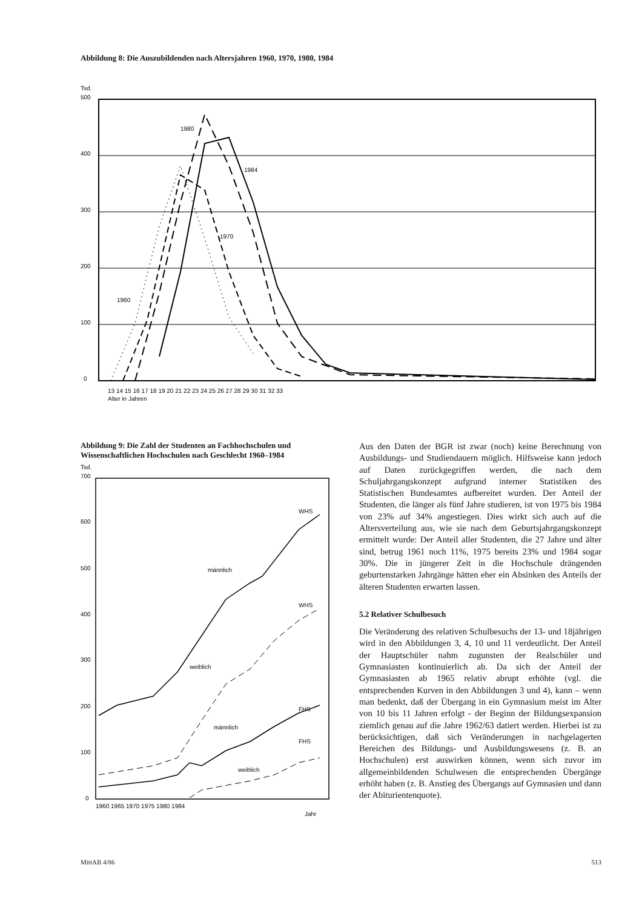Abbildung 8: Die Auszubildenden nach Altersjahren 1960, 1970, 1980, 1984
Tsd.
500
400
300
200
100
0
1980
1984
1970
1960
13 14 15 16 17 18 19 20 21 22 23 24 25 26 27 28 29 30 31 32 33
Alter in Jahren
Abbildung 9: Die Zahl der Studenten an Fachhochschulen und Wissenschaftlichen Hochschulen nach Geschlecht 1960–1984
Tsd.
700
600
500
400
300
200
100
0
WHS
männlich
WHS
weiblich
FHS
männlich
FHS
weiblich
1960 1965 1970 1975 1980 1984
Jahr
Aus den Daten der BGR ist zwar (noch) keine Berechnung von Ausbildungs- und Studiendauern möglich. Hilfsweise kann jedoch auf Daten zurückgegriffen werden, die nach dem Schuljahrgangskonzept aufgrund interner Statistiken des Statistischen Bundesamtes aufbereitet wurden. Der Anteil der Studenten, die länger als fünf Jahre studieren, ist von 1975 bis 1984 von 23% auf 34% angestiegen. Dies wirkt sich auch auf die Altersverteilung aus, wie sie nach dem Geburtsjahrgangskonzept ermittelt wurde: Der Anteil aller Studenten, die 27 Jahre und älter sind, betrug 1961 noch 11%, 1975 bereits 23% und 1984 sogar 30%. Die in jüngerer Zeit in die Hochschule drängenden geburtenstarken Jahrgänge hätten eher ein Absinken des Anteils der älteren Studenten erwarten lassen.
5.2 Relativer Schulbesuch
Die Veränderung des relativen Schulbesuchs der 13- und 18jährigen wird in den Abbildungen 3, 4, 10 und 11 verdeutlicht. Der Anteil der Hauptschüler nahm zugunsten der Realschüler und Gymnasiasten kontinuierlich ab. Da sich der Anteil der Gymnasiasten ab 1965 relativ abrupt erhöhte (vgl. die entsprechenden Kurven in den Abbildungen 3 und 4), kann – wenn man bedenkt, daß der Übergang in ein Gymnasium meist im Alter von 10 bis 11 Jahren erfolgt - der Beginn der Bildungsexpansion ziemlich genau auf die Jahre 1962/63 datiert werden. Hierbei ist zu berücksichtigen, daß sich Veränderungen in nachgelagerten Bereichen des Bildungs- und Ausbildungswesens (z. B. an Hochschulen) erst auswirken können, wenn sich zuvor im allgemeinbildenden Schulwesen die entsprechenden Übergänge erhöht haben (z. B. Anstieg des Übergangs auf Gymnasien und dann der Abiturientenquote).
MittAB 4/86 513